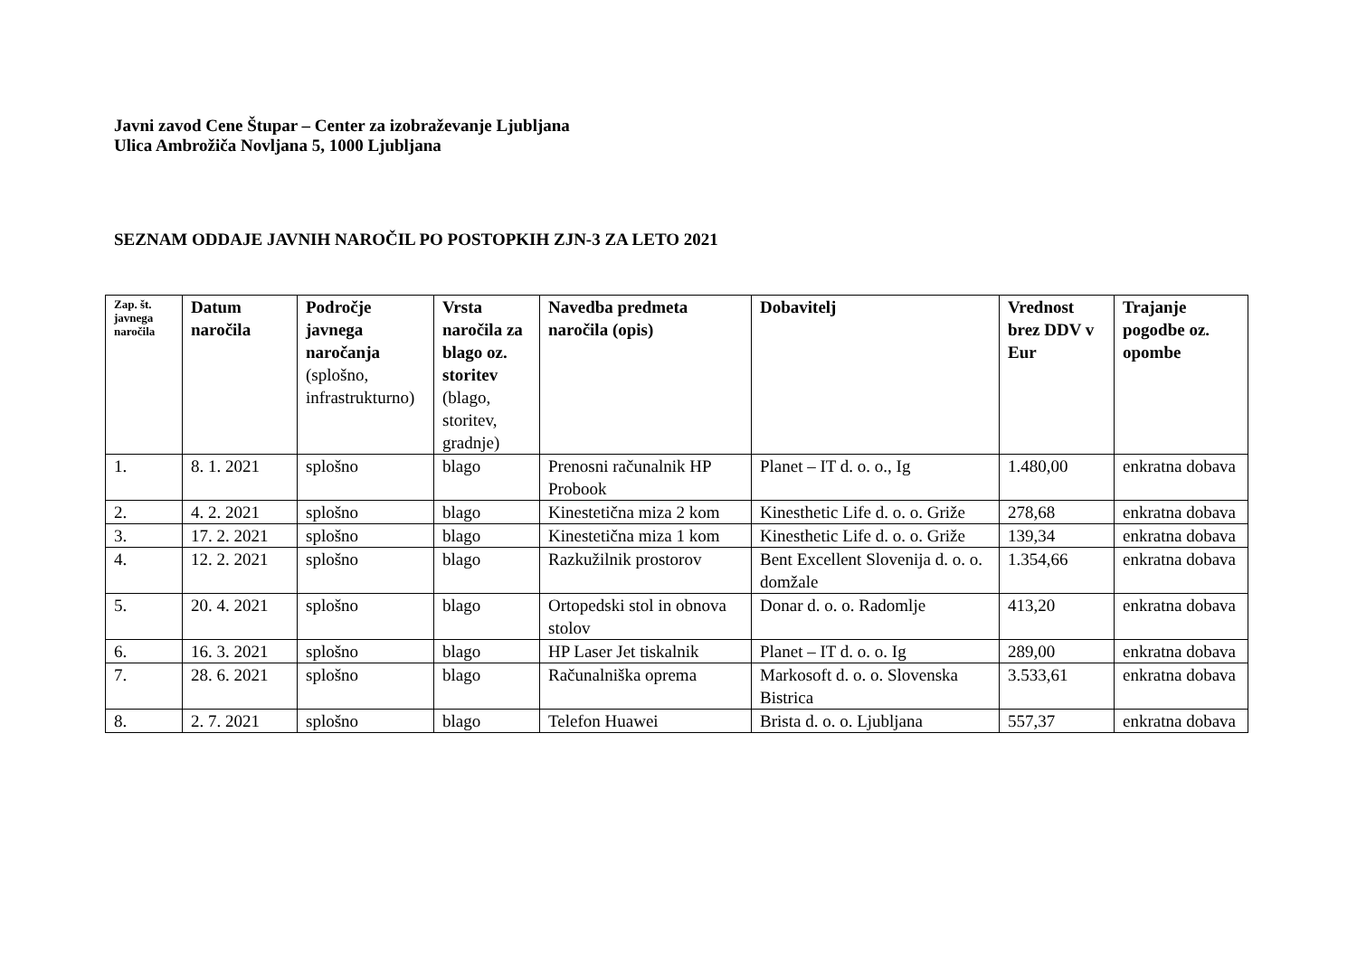Javni zavod Cene Štupar – Center za izobraževanje Ljubljana
Ulica Ambrožiča Novljana 5, 1000 Ljubljana
SEZNAM ODDAJE JAVNIH NAROČIL PO POSTOPKIH ZJN-3 ZA LETO 2021
| Zap. št. javnega naročila | Datum naročila | Področje javnega naročanja (splošno, infrastrukturno) | Vrsta naročila za blago oz. storitev (blago, storitev, gradnje) | Navedba predmeta naročila (opis) | Dobavitelj | Vrednost brez DDV v Eur | Trajanje pogodbe oz. opombe |
| --- | --- | --- | --- | --- | --- | --- | --- |
| 1. | 8. 1. 2021 | splošno | blago | Prenosni računalnik HP Probook | Planet – IT d. o. o., Ig | 1.480,00 | enkratna dobava |
| 2. | 4. 2. 2021 | splošno | blago | Kinestetična miza 2 kom | Kinesthetic Life d. o. o. Griže | 278,68 | enkratna dobava |
| 3. | 17. 2. 2021 | splošno | blago | Kinestetična miza 1 kom | Kinesthetic Life d. o. o. Griže | 139,34 | enkratna dobava |
| 4. | 12. 2. 2021 | splošno | blago | Razkužilnik prostorov | Bent Excellent Slovenija d. o. o. domžale | 1.354,66 | enkratna dobava |
| 5. | 20. 4. 2021 | splošno | blago | Ortopedski stol in obnova stolov | Donar d. o. o. Radomlje | 413,20 | enkratna dobava |
| 6. | 16. 3. 2021 | splošno | blago | HP Laser Jet tiskalnik | Planet – IT d. o. o. Ig | 289,00 | enkratna dobava |
| 7. | 28. 6. 2021 | splošno | blago | Računalniška oprema | Markosoft d. o. o. Slovenska Bistrica | 3.533,61 | enkratna dobava |
| 8. | 2. 7. 2021 | splošno | blago | Telefon Huawei | Brista d. o. o. Ljubljana | 557,37 | enkratna dobava |